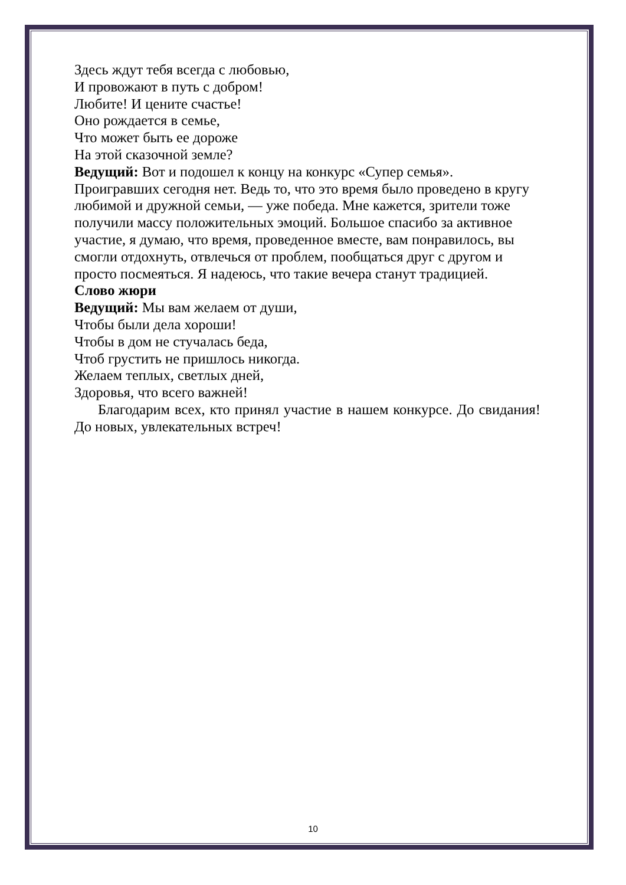Здесь ждут тебя всегда с любовью,
И провожают в путь с добром!
Любите! И цените счастье!
Оно рождается в семье,
Что может быть ее дороже
На этой сказочной земле?
Ведущий: Вот и подошел к концу на конкурс «Супер семья». Проигравших сегодня нет. Ведь то, что это время было проведено в кругу любимой и дружной семьи, — уже победа. Мне кажется, зрители тоже получили массу положительных эмоций. Большое спасибо за активное участие, я думаю, что время, проведенное вместе, вам понравилось, вы смогли отдохнуть, отвлечься от проблем, пообщаться друг с другом и просто посмеяться. Я надеюсь, что такие вечера станут традицией.
Слово жюри
Ведущий: Мы вам желаем от души,
Чтобы были дела хороши!
Чтобы в дом не стучалась беда,
Чтоб грустить не пришлось никогда.
Желаем теплых, светлых дней,
Здоровья, что всего важней!
Благодарим всех, кто принял участие в нашем конкурсе. До свидания! До новых, увлекательных встреч!
10